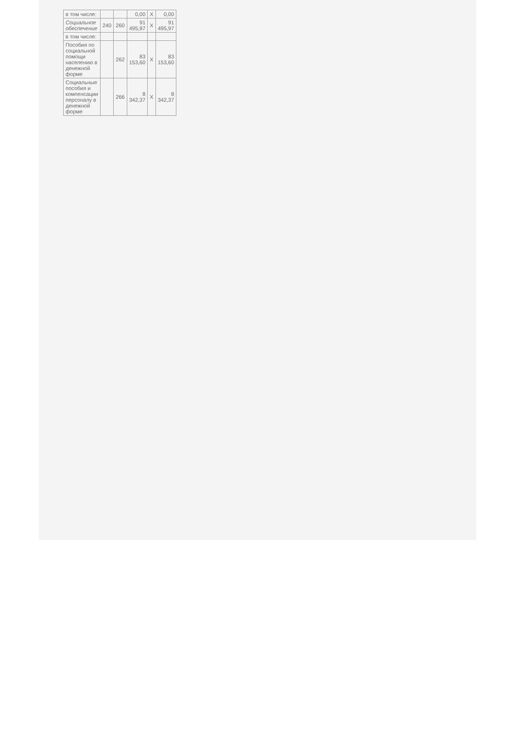| в том числе: | | | 0,00 | X | 0,00 |
| Социальное обеспечение | 240 | 260 | 91 495,97 | X | 91 495,97 |
| в том числе: | | | | | |
| Пособия по социальной помощи населению в денежной форме | | 262 | 83 153,60 | X | 83 153,60 |
| Социальные пособия и компенсации персоналу в денежной форме | | 266 | 8 342,37 | X | 8 342,37 |